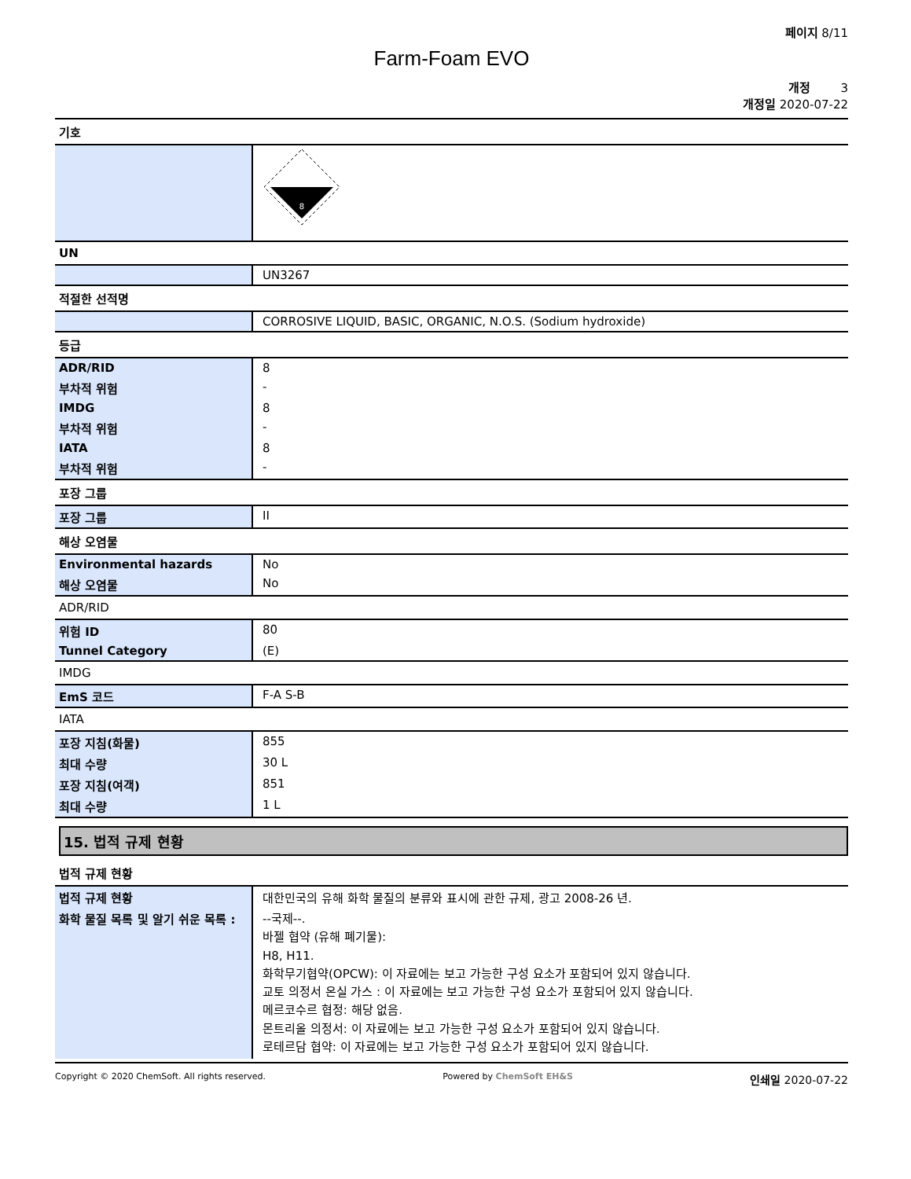페이지 8/11
Farm-Foam EVO
개정 3
개정일 2020-07-22
기호
| | 8 |
UN
| | UN3267 |
적절한 선적명
| | CORROSIVE LIQUID, BASIC, ORGANIC, N.O.S. (Sodium hydroxide) |
등급
| ADR/RID | 8 |
| 부차적 위험 | - |
| IMDG | 8 |
| 부차적 위험 | - |
| IATA | 8 |
| 부차적 위험 | - |
포장 그룹
| 포장 그룹 | II |
해상 오염물
| Environmental hazards | No |
| 해상 오염물 | No |
ADR/RID
| 위험 ID | 80 |
| Tunnel Category | (E) |
IMDG
| EmS 코드 | F-A S-B |
IATA
| 포장 지침(화물) | 855 |
| 최대 수량 | 30 L |
| 포장 지침(여객) | 851 |
| 최대 수량 | 1 L |
15. 법적 규제 현황
법적 규제 현황
| 법적 규제 현황 | 대한민국의 유해 화학 물질의 분류와 표시에 관한 규제, 광고 2008-26 년. |
| 화학 물질 목록 및 알기 쉬운 목록 : | --국제--. 바젤 협약 (유해 폐기물): H8, H11. 화학무기협약(OPCW): 이 자료에는 보고 가능한 구성 요소가 포함되어 있지 않습니다. 교토 의정서 온실 가스 : 이 자료에는 보고 가능한 구성 요소가 포함되어 있지 않습니다. 메르코수르 협정: 해당 없음. 몬트리올 의정서: 이 자료에는 보고 가능한 구성 요소가 포함되어 있지 않습니다. 로테르담 협약: 이 자료에는 보고 가능한 구성 요소가 포함되어 있지 않습니다. |
Copyright © 2020 ChemSoft. All rights reserved. Powered by ChemSoft EH&S 인쇄일 2020-07-22